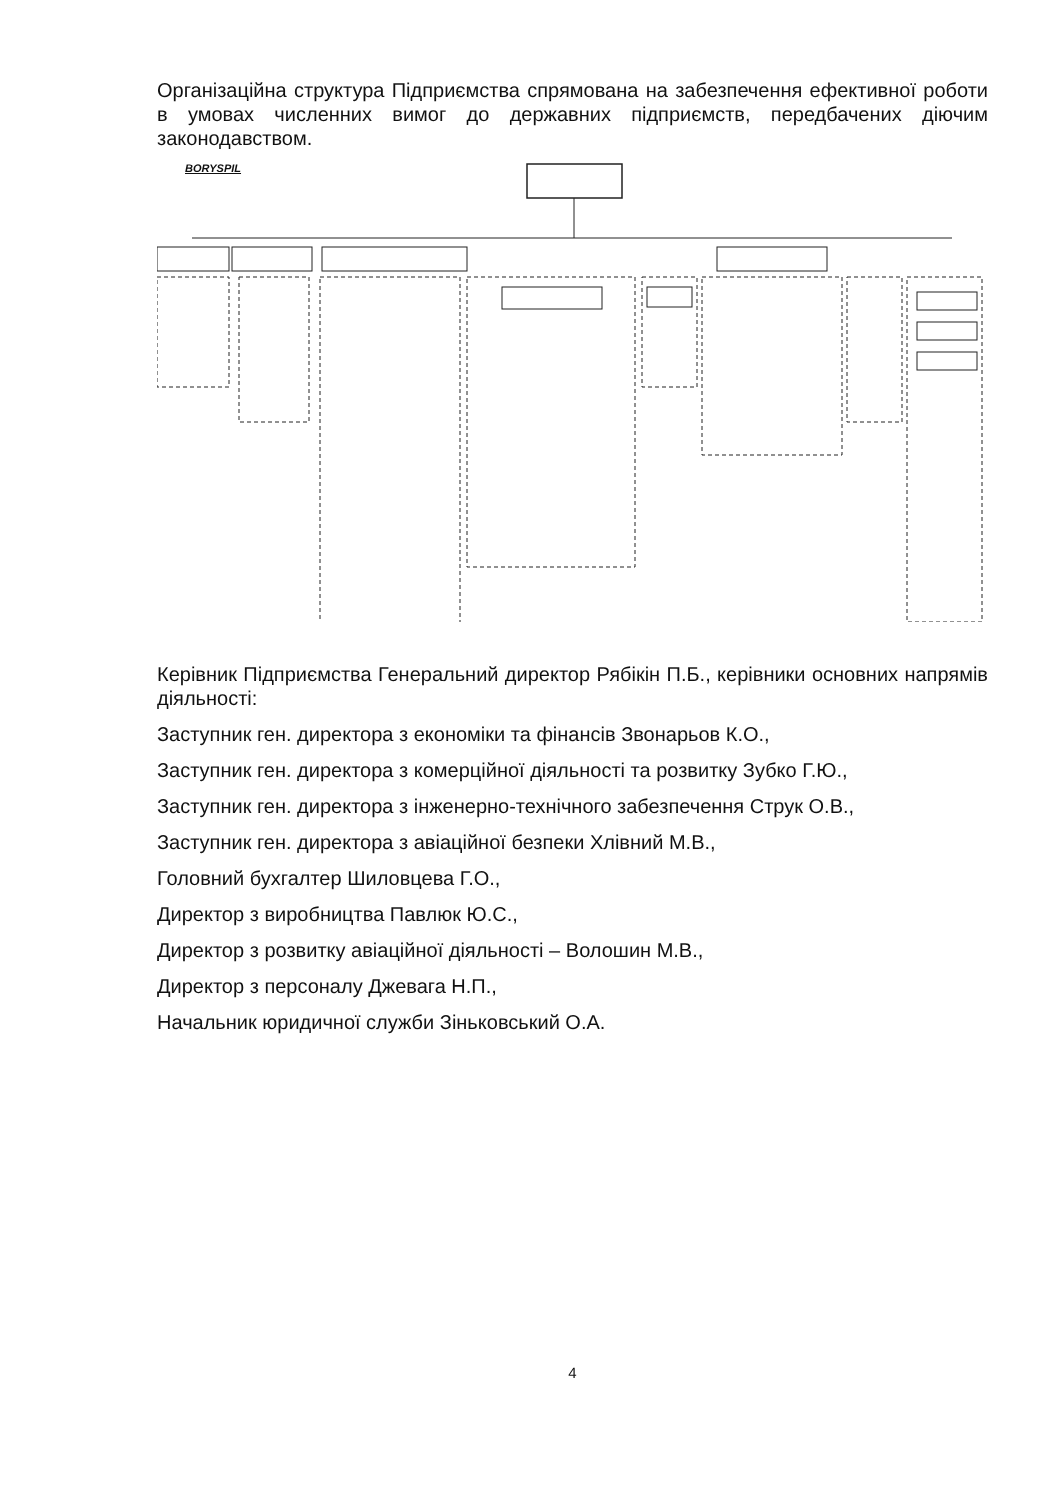Організаційна структура Підприємства спрямована на забезпечення ефективної роботи в умовах численних вимог до державних підприємств, передбачених діючим законодавством.
BORYSPIL
Керівник Підприємства Генеральний директор Рябікін П.Б., керівники основних напрямів діяльності:
Заступник ген. директора з економіки та фінансів Звонарьов К.О.,
Заступник ген. директора з комерційної діяльності та розвитку Зубко Г.Ю.,
Заступник ген. директора з інженерно-технічного забезпечення Струк О.В.,
Заступник ген. директора з авіаційної безпеки Хлівний М.В.,
Головний бухгалтер Шиловцева Г.О.,
Директор з виробництва Павлюк Ю.С.,
Директор з розвитку авіаційної діяльності – Волошин М.В.,
Директор з персоналу Джевага Н.П.,
Начальник юридичної служби Зіньковський О.А.
4